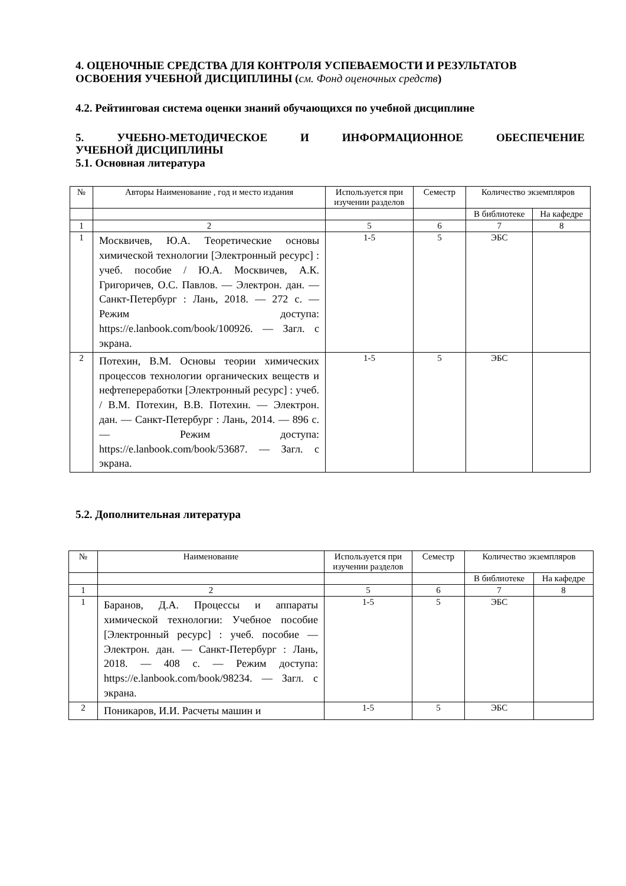4. ОЦЕНОЧНЫЕ СРЕДСТВА ДЛЯ КОНТРОЛЯ УСПЕВАЕМОСТИ И РЕЗУЛЬТАТОВ ОСВОЕНИЯ УЧЕБНОЙ ДИСЦИПЛИНЫ (см. Фонд оценочных средств)
4.2. Рейтинговая система оценки знаний обучающихся по учебной дисциплине
5. УЧЕБНО-МЕТОДИЧЕСКОЕ И ИНФОРМАЦИОННОЕ ОБЕСПЕЧЕНИЕ
УЧЕБНОЙ ДИСЦИПЛИНЫ
5.1. Основная литература
| № | Авторы Наименование , год и место издания | Используется при изучении разделов | Семестр | Количество экземпляров | |
| --- | --- | --- | --- | --- | --- |
| | | | | В библиотеке | На кафедре |
| 1 | 2 | 5 | 6 | 7 | 8 |
| 1 | Москвичев, Ю.А. Теоретические основы химической технологии [Электронный ресурс] : учеб. пособие / Ю.А. Москвичев, А.К. Григоричев, О.С. Павлов. — Электрон. дан. — Санкт-Петербург : Лань, 2018. — 272 с. — Режим доступа: https://e.lanbook.com/book/100926. — Загл. с экрана. | 1-5 | 5 | ЭБС | |
| 2 | Потехин, В.М. Основы теории химических процессов технологии органических веществ и нефтепереработки [Электронный ресурс] : учеб. / В.М. Потехин, В.В. Потехин. — Электрон. дан. — Санкт-Петербург : Лань, 2014. — 896 с. — Режим доступа: https://e.lanbook.com/book/53687. — Загл. с экрана. | 1-5 | 5 | ЭБС | |
5.2. Дополнительная литература
| № | Наименование | Используется при изучении разделов | Семестр | Количество экземпляров | |
| --- | --- | --- | --- | --- | --- |
| | | | | В библиотеке | На кафедре |
| 1 | 2 | 5 | 6 | 7 | 8 |
| 1 | Баранов, Д.А. Процессы и аппараты химической технологии: Учебное пособие [Электронный ресурс] : учеб. пособие — Электрон. дан. — Санкт-Петербург : Лань, 2018. — 408 с. — Режим доступа: https://e.lanbook.com/book/98234. — Загл. с экрана. | 1-5 | 5 | ЭБС | |
| 2 | Поникаров, И.И. Расчеты машин и | 1-5 | 5 | ЭБС | |